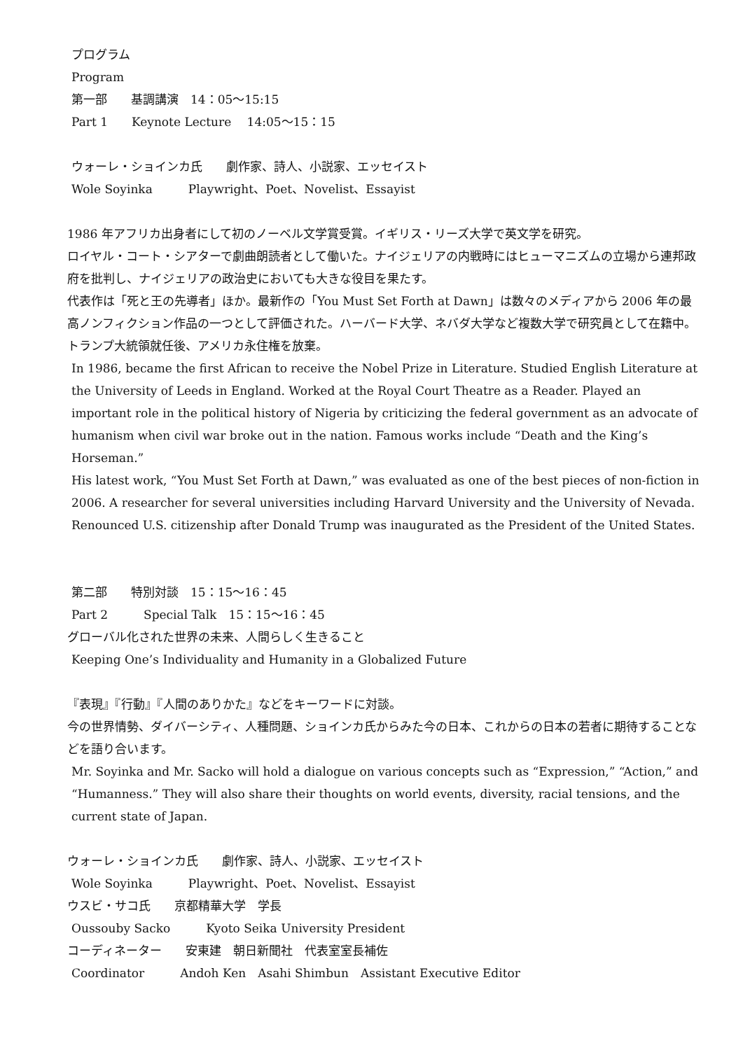プログラム
Program
第一部　　基調講演　14：05〜15:15
Part 1　　Keynote Lecture　 14:05〜15：15
ウォーレ・ショインカ氏　　劇作家、詩人、小説家、エッセイスト
Wole Soyinka　　　Playwright、Poet、Novelist、Essayist
1986 年アフリカ出身者にして初のノーベル文学賞受賞。イギリス・リーズ大学で英文学を研究。
ロイヤル・コート・シアターで劇曲朗読者として働いた。ナイジェリアの内戦時にはヒューマニズムの立場から連邦政府を批判し、ナイジェリアの政治史においても大きな役目を果たす。
代表作は「死と王の先導者」ほか。最新作の「You Must Set Forth at Dawn」は数々のメディアから 2006 年の最高ノンフィクション作品の一つとして評価された。ハーバード大学、ネバダ大学など複数大学で研究員として在籍中。トランプ大統領就任後、アメリカ永住権を放棄。
In 1986, became the first African to receive the Nobel Prize in Literature. Studied English Literature at the University of Leeds in England. Worked at the Royal Court Theatre as a Reader. Played an important role in the political history of Nigeria by criticizing the federal government as an advocate of humanism when civil war broke out in the nation. Famous works include “Death and the King’s Horseman.”
His latest work, “You Must Set Forth at Dawn,” was evaluated as one of the best pieces of non-fiction in 2006. A researcher for several universities including Harvard University and the University of Nevada. Renounced U.S. citizenship after Donald Trump was inaugurated as the President of the United States.
第二部　　特別対談　15：15〜16：45
Part 2　　　Special Talk　15：15〜16：45
グローバル化された世界の未来、人間らしく生きること
Keeping One’s Individuality and Humanity in a Globalized Future
『表現』『行動』『人間のありかた』などをキーワードに対談。
今の世界情勢、ダイバーシティ、人種問題、ショインカ氏からみた今の日本、これからの日本の若者に期待することなどを語り合います。
Mr. Soyinka and Mr. Sacko will hold a dialogue on various concepts such as “Expression,” “Action,” and “Humanness.” They will also share their thoughts on world events, diversity, racial tensions, and the current state of Japan.
ウォーレ・ショインカ氏　　劇作家、詩人、小説家、エッセイスト
Wole Soyinka　　　Playwright、Poet、Novelist、Essayist
ウスビ・サコ氏　　京都精華大学　学長
Oussouby Sacko　　　Kyoto Seika University President
コーディネーター　　安東建　朝日新聞社　代表室室長補佐
Coordinator　　　Andoh Ken　Asahi Shimbun　Assistant Executive Editor